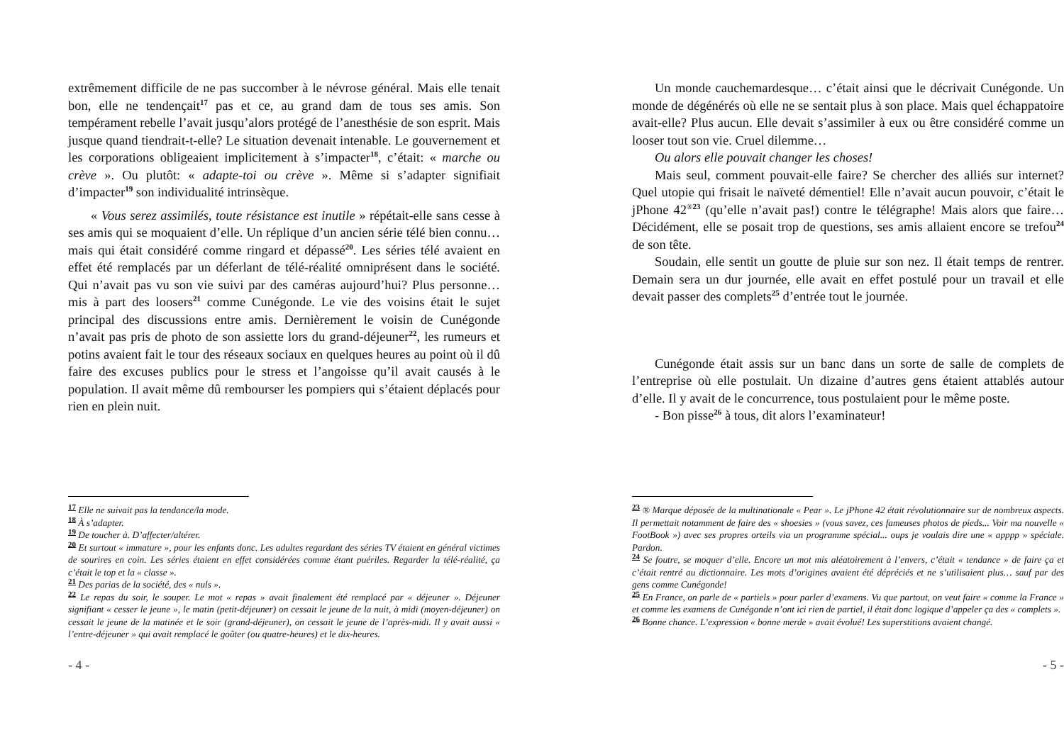extrêmement difficile de ne pas succomber à le névrose général. Mais elle tenait bon, elle ne tendençait<sup>17</sup> pas et ce, au grand dam de tous ses amis. Son tempérament rebelle l’avait jusqu’alors protégé de l’anesthésie de son esprit. Mais jusque quand tiendrait-t-elle? Le situation devenait intenable. Le gouvernement et les corporations obligeaient implicitement à s’impacter<sup>18</sup>, c’était: « marche ou crève ». Ou plutôt: « adapte-toi ou crève ». Même si s’adapter signifiait d’impacter<sup>19</sup> son individualité intrinsèque.
« Vous serez assimilés, toute résistance est inutile » répétait-elle sans cesse à ses amis qui se moquaient d’elle. Un réplique d’un ancien série télé bien connu… mais qui était considéré comme ringard et dépassé<sup>20</sup>. Les séries télé avaient en effet été remplacés par un déferlant de télé-réalité omniprésent dans le société. Qui n’avait pas vu son vie suivi par des caméras aujourd’hui? Plus personne… mis à part des loosers<sup>21</sup> comme Cunégonde. Le vie des voisins était le sujet principal des discussions entre amis. Dernièrement le voisin de Cunégonde n’avait pas pris de photo de son assiette lors du grand-déjeuner<sup>22</sup>, les rumeurs et potins avaient fait le tour des réseaux sociaux en quelques heures au point où il dû faire des excuses publics pour le stress et l’angoisse qu’il avait causés à le population. Il avait même dû rembourser les pompiers qui s’étaient déplacés pour rien en plein nuit.
<sup>17</sup> Elle ne suivait pas la tendance/la mode.
<sup>18</sup> À s’adapter.
<sup>19</sup> De toucher à. D’affecter/altérer.
<sup>20</sup> Et surtout « immature », pour les enfants donc. Les adultes regardant des séries TV étaient en général victimes de sourires en coin. Les séries étaient en effet considérées comme étant puériles. Regarder la télé-réalité, ça c’était le top et la « classe ».
<sup>21</sup> Des parias de la société, des « nuls ».
<sup>22</sup> Le repas du soir, le souper. Le mot « repas » avait finalement été remplacé par « déjeuner ». Déjeuner signifiant « cesser le jeune », le matin (petit-déjeuner) on cessait le jeune de la nuit, à midi (moyen-déjeuner) on cessait le jeune de la matinée et le soir (grand-déjeuner), on cessait le jeune de l’après-midi. Il y avait aussi « l’entre-déjeuner » qui avait remplacé le goûter (ou quatre-heures) et le dix-heures.
- 4 -
Un monde cauchemardesque… c’était ainsi que le décrivait Cunégonde. Un monde de dégénérés où elle ne se sentait plus à son place. Mais quel échappatoire avait-elle? Plus aucun. Elle devait s’assimiler à eux ou être considéré comme un looser tout son vie. Cruel dilemme…
Ou alors elle pouvait changer les choses!
Mais seul, comment pouvait-elle faire? Se chercher des alliés sur internet? Quel utopie qui frisait le naïveté démentiel! Elle n’avait aucun pouvoir, c’était le jPhone 42<sup>®23</sup> (qu’elle n’avait pas!) contre le télégraphe! Mais alors que faire… Décidément, elle se posait trop de questions, ses amis allaient encore se trefou<sup>24</sup> de son tête.
Soudain, elle sentit un goutte de pluie sur son nez. Il était temps de rentrer. Demain sera un dur journée, elle avait en effet postulé pour un travail et elle devait passer des complets<sup>25</sup> d’entrée tout le journée.
Cunégonde était assis sur un banc dans un sorte de salle de complets de l’entreprise où elle postulait. Un dizaine d’autres gens étaient attablés autour d’elle. Il y avait de le concurrence, tous postulaient pour le même poste.
- Bon pisse<sup>26</sup> à tous, dit alors l’examinateur!
<sup>23</sup> ® Marque déposée de la multinationale « Pear ». Le jPhone 42 était révolutionnaire sur de nombreux aspects. Il permettait notamment de faire des « shoesies » (vous savez, ces fameuses photos de pieds... Voir ma nouvelle « FootBook ») avec ses propres orteils via un programme spécial... oups je voulais dire une « apppp » spéciale. Pardon.
<sup>24</sup> Se foutre, se moquer d’elle. Encore un mot mis aléatoirement à l’envers, c’était « tendance » de faire ça et c’était rentré au dictionnaire. Les mots d’origines avaient été dépréciés et ne s’utilisaient plus… sauf par des gens comme Cunégonde!
<sup>25</sup> En France, on parle de « partiels » pour parler d’examens. Vu que partout, on veut faire « comme la France » et comme les examens de Cunégonde n’ont ici rien de partiel, il était donc logique d’appeler ça des « complets ».
<sup>26</sup> Bonne chance. L’expression « bonne merde » avait évolué! Les superstitions avaient changé.
- 5 -